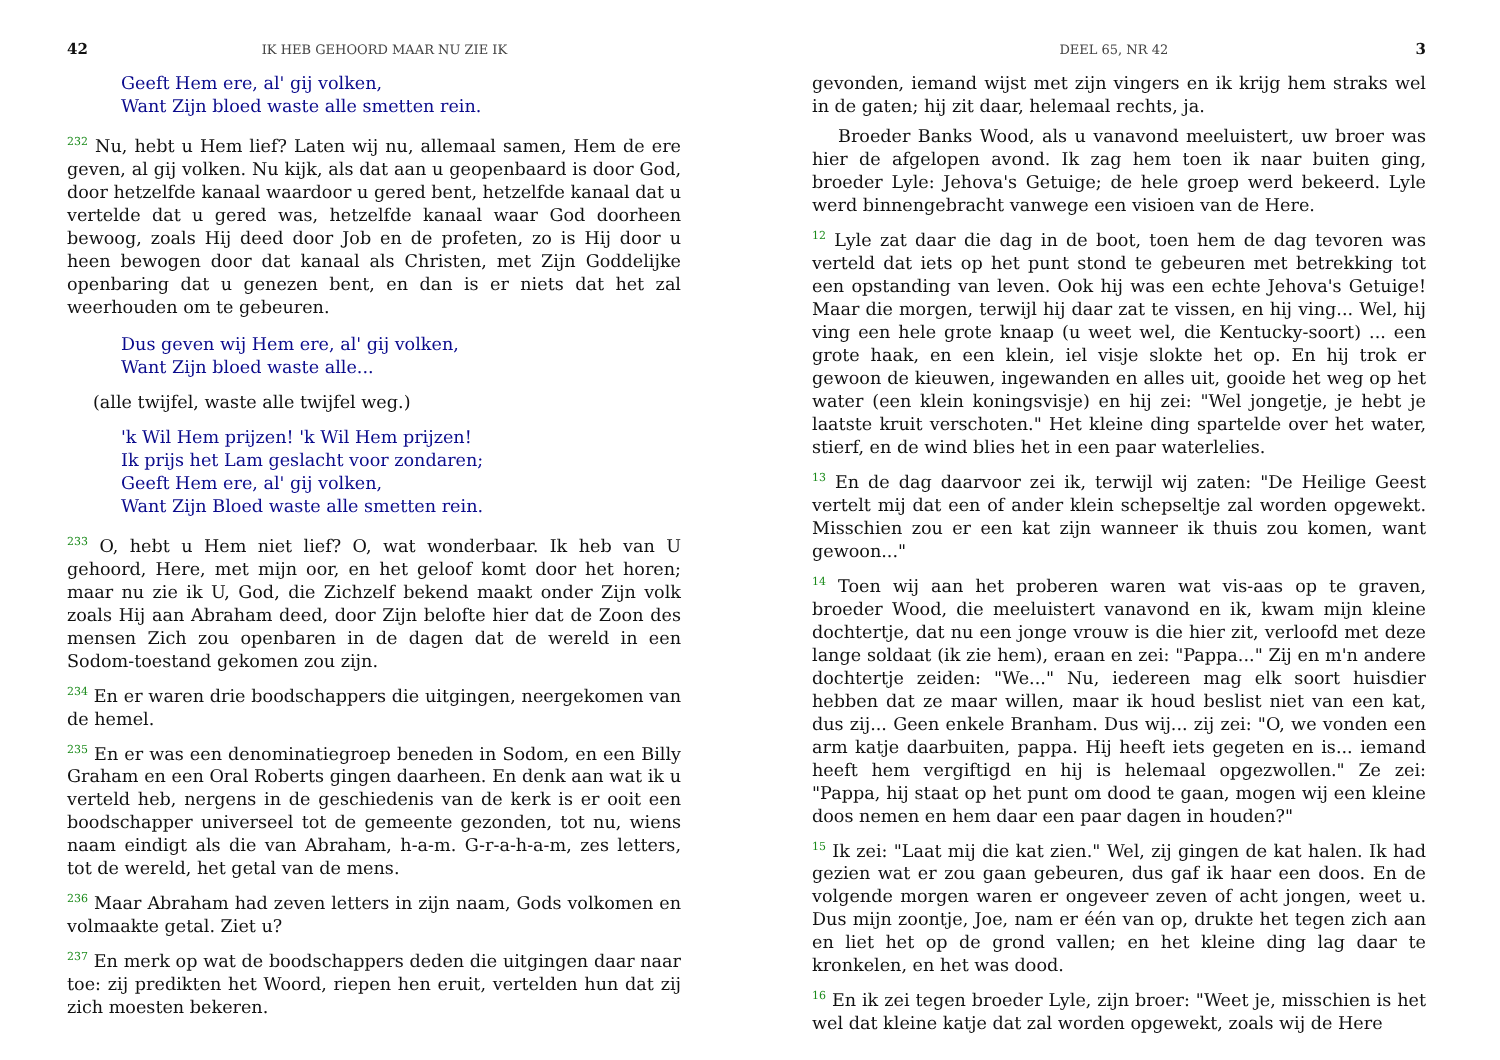42 IK HEB GEHOORD MAAR NU ZIE IK
Geeft Hem ere, al' gij volken,
Want Zijn bloed waste alle smetten rein.
<sup>232</sup> Nu, hebt u Hem lief? Laten wij nu, allemaal samen, Hem de ere geven, al gij volken. Nu kijk, als dat aan u geopenbaard is door God, door hetzelfde kanaal waardoor u gered bent, hetzelfde kanaal dat u vertelde dat u gered was, hetzelfde kanaal waar God doorheen bewoog, zoals Hij deed door Job en de profeten, zo is Hij door u heen bewogen door dat kanaal als Christen, met Zijn Goddelijke openbaring dat u genezen bent, en dan is er niets dat het zal weerhouden om te gebeuren.
Dus geven wij Hem ere, al' gij volken,
Want Zijn bloed waste alle...
(alle twijfel, waste alle twijfel weg.)
'k Wil Hem prijzen! 'k Wil Hem prijzen!
Ik prijs het Lam geslacht voor zondaren;
Geeft Hem ere, al' gij volken,
Want Zijn Bloed waste alle smetten rein.
<sup>233</sup> O, hebt u Hem niet lief? O, wat wonderbaar. Ik heb van U gehoord, Here, met mijn oor, en het geloof komt door het horen; maar nu zie ik U, God, die Zichzelf bekend maakt onder Zijn volk zoals Hij aan Abraham deed, door Zijn belofte hier dat de Zoon des mensen Zich zou openbaren in de dagen dat de wereld in een Sodom-toestand gekomen zou zijn.
<sup>234</sup> En er waren drie boodschappers die uitgingen, neergekomen van de hemel.
<sup>235</sup> En er was een denominatiegroep beneden in Sodom, en een Billy Graham en een Oral Roberts gingen daarheen. En denk aan wat ik u verteld heb, nergens in de geschiedenis van de kerk is er ooit een boodschapper universeel tot de gemeente gezonden, tot nu, wiens naam eindigt als die van Abraham, h-a-m. G-r-a-h-a-m, zes letters, tot de wereld, het getal van de mens.
<sup>236</sup> Maar Abraham had zeven letters in zijn naam, Gods volkomen en volmaakte getal. Ziet u?
<sup>237</sup> En merk op wat de boodschappers deden die uitgingen daar naar toe: zij predikten het Woord, riepen hen eruit, vertelden hun dat zij zich moesten bekeren.
DEEL 65, NR 42 3
gevonden, iemand wijst met zijn vingers en ik krijg hem straks wel in de gaten; hij zit daar, helemaal rechts, ja.
Broeder Banks Wood, als u vanavond meeluistert, uw broer was hier de afgelopen avond. Ik zag hem toen ik naar buiten ging, broeder Lyle: Jehova's Getuige; de hele groep werd bekeerd. Lyle werd binnengebracht vanwege een visioen van de Here.
<sup>12</sup> Lyle zat daar die dag in de boot, toen hem de dag tevoren was verteld dat iets op het punt stond te gebeuren met betrekking tot een opstanding van leven. Ook hij was een echte Jehova's Getuige! Maar die morgen, terwijl hij daar zat te vissen, en hij ving... Wel, hij ving een hele grote knaap (u weet wel, die Kentucky-soort) ... een grote haak, en een klein, iel visje slokte het op. En hij trok er gewoon de kieuwen, ingewanden en alles uit, gooide het weg op het water (een klein koningsvisje) en hij zei: "Wel jongetje, je hebt je laatste kruit verschoten." Het kleine ding spartelde over het water, stierf, en de wind blies het in een paar waterlelies.
<sup>13</sup> En de dag daarvoor zei ik, terwijl wij zaten: "De Heilige Geest vertelt mij dat een of ander klein schepseltje zal worden opgewekt. Misschien zou er een kat zijn wanneer ik thuis zou komen, want gewoon..."
<sup>14</sup> Toen wij aan het proberen waren wat vis-aas op te graven, broeder Wood, die meeluistert vanavond en ik, kwam mijn kleine dochtertje, dat nu een jonge vrouw is die hier zit, verloofd met deze lange soldaat (ik zie hem), eraan en zei: "Pappa..." Zij en m'n andere dochtertje zeiden: "We..." Nu, iedereen mag elk soort huisdier hebben dat ze maar willen, maar ik houd beslist niet van een kat, dus zij... Geen enkele Branham. Dus wij... zij zei: "O, we vonden een arm katje daarbuiten, pappa. Hij heeft iets gegeten en is... iemand heeft hem vergiftigd en hij is helemaal opgezwollen." Ze zei: "Pappa, hij staat op het punt om dood te gaan, mogen wij een kleine doos nemen en hem daar een paar dagen in houden?"
<sup>15</sup> Ik zei: "Laat mij die kat zien." Wel, zij gingen de kat halen. Ik had gezien wat er zou gaan gebeuren, dus gaf ik haar een doos. En de volgende morgen waren er ongeveer zeven of acht jongen, weet u. Dus mijn zoontje, Joe, nam er één van op, drukte het tegen zich aan en liet het op de grond vallen; en het kleine ding lag daar te kronkelen, en het was dood.
<sup>16</sup> En ik zei tegen broeder Lyle, zijn broer: "Weet je, misschien is het wel dat kleine katje dat zal worden opgewekt, zoals wij de Here